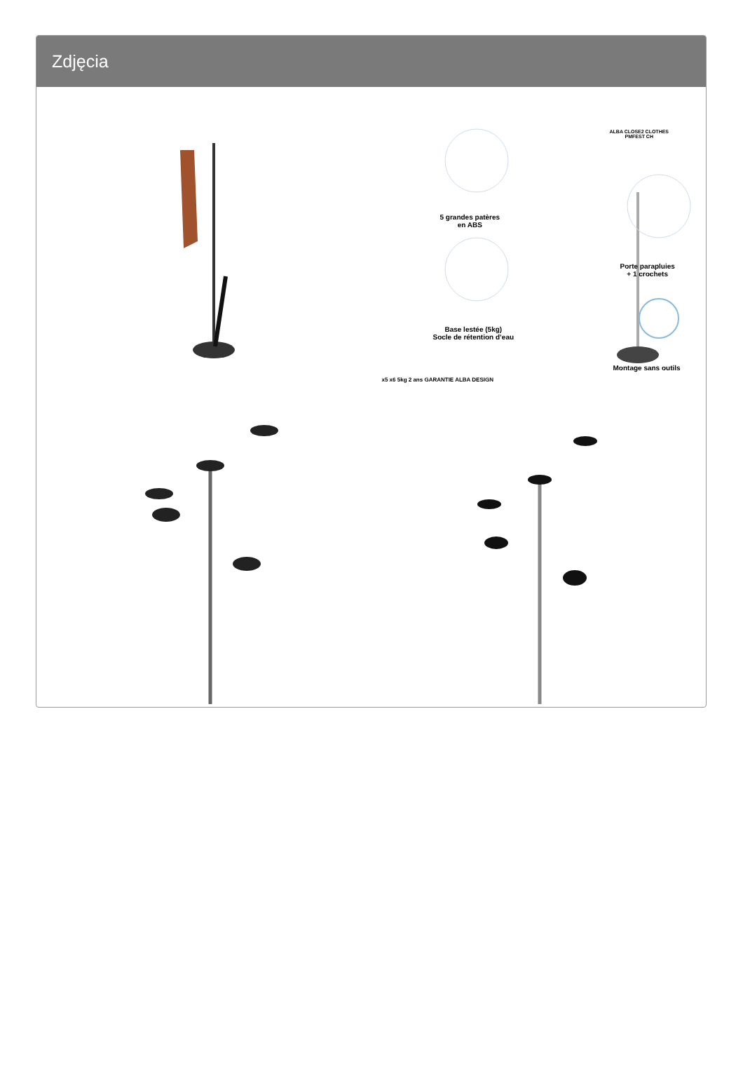Zdjęcia
5 grandes patères
en ABS
ALBA CLOSE2 CLOTHES
PMFEST CH
Porte parapluies
+ 1 crochets
Base lestée (5kg)
Socle de rétention d’eau
Montage sans outils
x5 x6 5kg 2 ans GARANTIE ALBA DESIGN